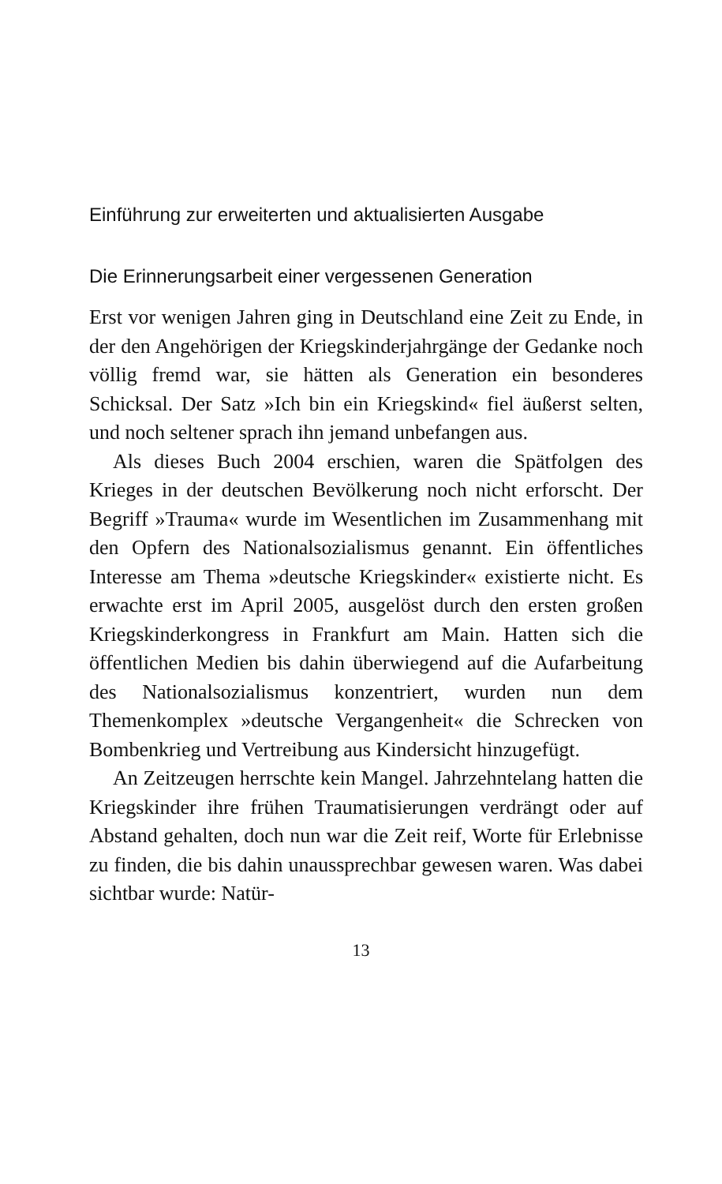Einführung zur erweiterten und aktualisierten Ausgabe
Die Erinnerungsarbeit einer vergessenen Generation
Erst vor wenigen Jahren ging in Deutschland eine Zeit zu Ende, in der den Angehörigen der Kriegskinderjahrgänge der Gedanke noch völlig fremd war, sie hätten als Generation ein besonderes Schicksal. Der Satz »Ich bin ein Kriegskind« fiel äußerst selten, und noch seltener sprach ihn jemand unbefangen aus.
Als dieses Buch 2004 erschien, waren die Spätfolgen des Krieges in der deutschen Bevölkerung noch nicht erforscht. Der Begriff »Trauma« wurde im Wesentlichen im Zusammenhang mit den Opfern des Nationalsozialismus genannt. Ein öffentliches Interesse am Thema »deutsche Kriegskinder« existierte nicht. Es erwachte erst im April 2005, ausgelöst durch den ersten großen Kriegskinderkongress in Frankfurt am Main. Hatten sich die öffentlichen Medien bis dahin überwiegend auf die Aufarbeitung des Nationalsozialismus konzentriert, wurden nun dem Themenkomplex »deutsche Vergangenheit« die Schrecken von Bombenkrieg und Vertreibung aus Kindersicht hinzugefügt.
An Zeitzeugen herrschte kein Mangel. Jahrzehntelang hatten die Kriegskinder ihre frühen Traumatisierungen verdrängt oder auf Abstand gehalten, doch nun war die Zeit reif, Worte für Erlebnisse zu finden, die bis dahin unaussprechbar gewesen waren. Was dabei sichtbar wurde: Natür-
13